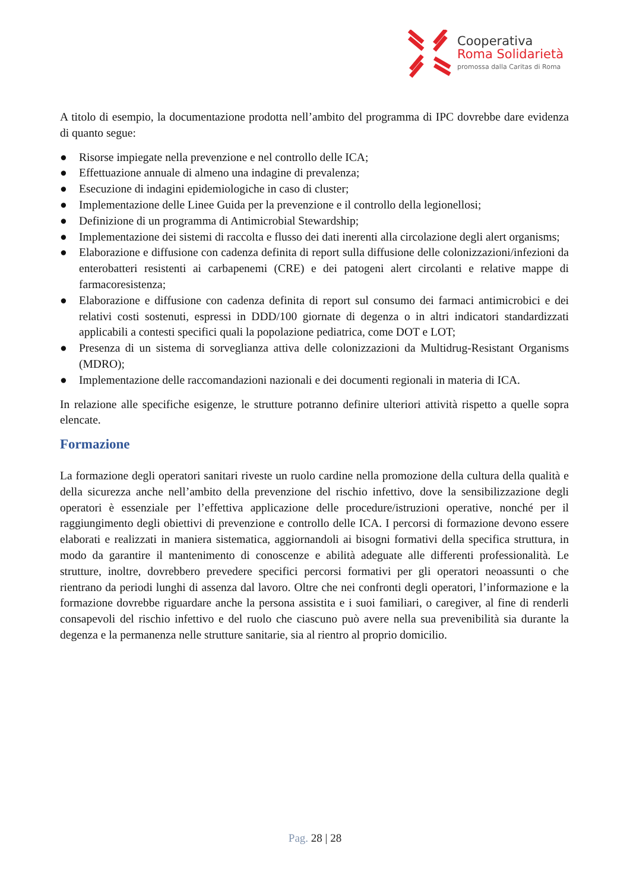Cooperativa
Roma Solidarietà
promossa dalla Caritas di Roma
A titolo di esempio, la documentazione prodotta nell’ambito del programma di IPC dovrebbe dare evidenza di quanto segue:
● Risorse impiegate nella prevenzione e nel controllo delle ICA;
● Effettuazione annuale di almeno una indagine di prevalenza;
● Esecuzione di indagini epidemiologiche in caso di cluster;
● Implementazione delle Linee Guida per la prevenzione e il controllo della legionellosi;
● Definizione di un programma di Antimicrobial Stewardship;
● Implementazione dei sistemi di raccolta e flusso dei dati inerenti alla circolazione degli alert organisms;
● Elaborazione e diffusione con cadenza definita di report sulla diffusione delle colonizzazioni/infezioni da enterobatteri resistenti ai carbapenemi (CRE) e dei patogeni alert circolanti e relative mappe di farmacoresistenza;
● Elaborazione e diffusione con cadenza definita di report sul consumo dei farmaci antimicrobici e dei relativi costi sostenuti, espressi in DDD/100 giornate di degenza o in altri indicatori standardizzati applicabili a contesti specifici quali la popolazione pediatrica, come DOT e LOT;
● Presenza di un sistema di sorveglianza attiva delle colonizzazioni da Multidrug-Resistant Organisms (MDRO);
● Implementazione delle raccomandazioni nazionali e dei documenti regionali in materia di ICA.
In relazione alle specifiche esigenze, le strutture potranno definire ulteriori attività rispetto a quelle sopra elencate.
Formazione
La formazione degli operatori sanitari riveste un ruolo cardine nella promozione della cultura della qualità e della sicurezza anche nell’ambito della prevenzione del rischio infettivo, dove la sensibilizzazione degli operatori è essenziale per l’effettiva applicazione delle procedure/istruzioni operative, nonché per il raggiungimento degli obiettivi di prevenzione e controllo delle ICA. I percorsi di formazione devono essere elaborati e realizzati in maniera sistematica, aggiornandoli ai bisogni formativi della specifica struttura, in modo da garantire il mantenimento di conoscenze e abilità adeguate alle differenti professionalità. Le strutture, inoltre, dovrebbero prevedere specifici percorsi formativi per gli operatori neoassunti o che rientrano da periodi lunghi di assenza dal lavoro. Oltre che nei confronti degli operatori, l’informazione e la formazione dovrebbe riguardare anche la persona assistita e i suoi familiari, o caregiver, al fine di renderli consapevoli del rischio infettivo e del ruolo che ciascuno può avere nella sua prevenibilità sia durante la degenza e la permanenza nelle strutture sanitarie, sia al rientro al proprio domicilio.
Pag. 28 | 28